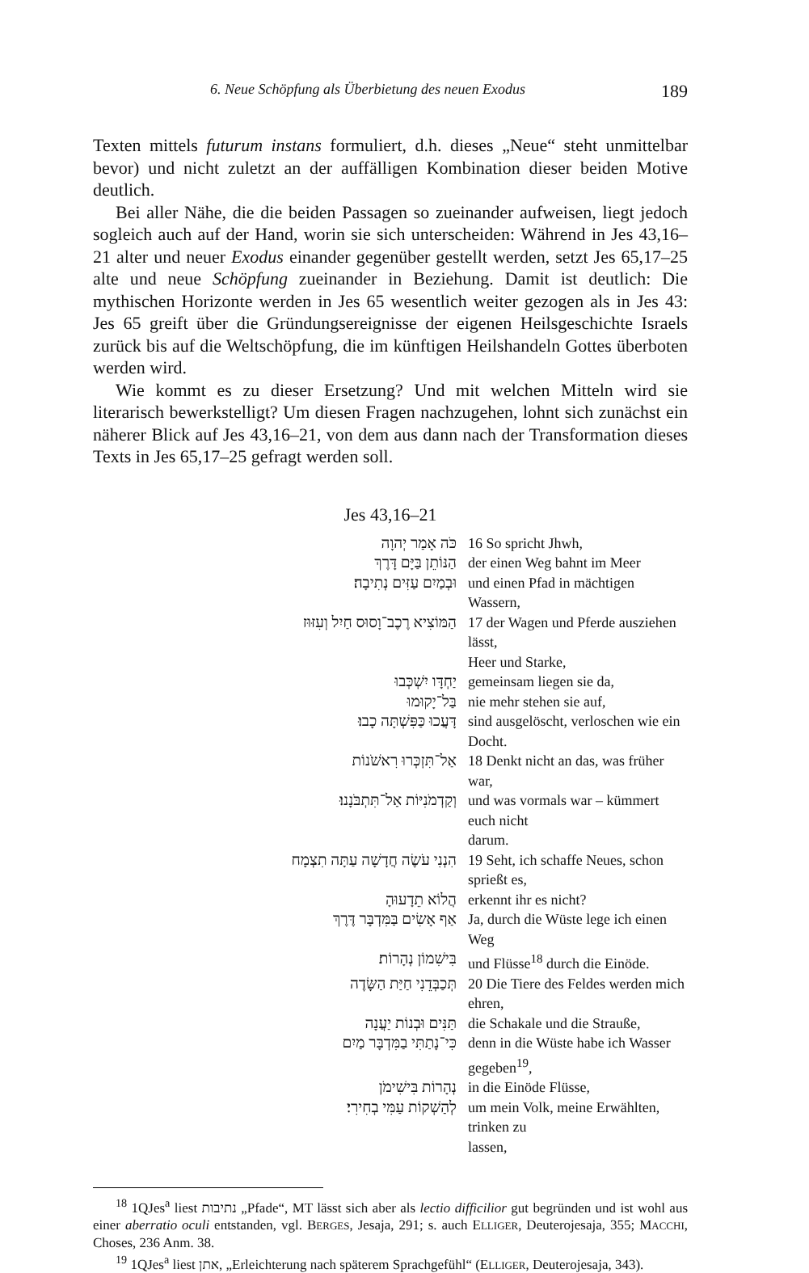6. Neue Schöpfung als Überbietung des neuen Exodus 189
Texten mittels futurum instans formuliert, d.h. dieses „Neue“ steht unmittelbar bevor) und nicht zuletzt an der auffälligen Kombination dieser beiden Motive deutlich.
Bei aller Nähe, die die beiden Passagen so zueinander aufweisen, liegt jedoch sogleich auch auf der Hand, worin sie sich unterscheiden: Während in Jes 43,16–21 alter und neuer Exodus einander gegenüber gestellt werden, setzt Jes 65,17–25 alte und neue Schöpfung zueinander in Beziehung. Damit ist deutlich: Die mythischen Horizonte werden in Jes 65 wesentlich weiter gezogen als in Jes 43: Jes 65 greift über die Gründungsereignisse der eigenen Heilsgeschichte Israels zurück bis auf die Weltschöpfung, die im künftigen Heilshandeln Gottes überboten werden wird.
Wie kommt es zu dieser Ersetzung? Und mit welchen Mitteln wird sie literarisch bewerkstelligt? Um diesen Fragen nachzugehen, lohnt sich zunächst ein näherer Blick auf Jes 43,16–21, von dem aus dann nach der Transformation dieses Texts in Jes 65,17–25 gefragt werden soll.
Jes 43,16–21
| כֹּה אָמַר יְהוָה | 16 So spricht Jhwh, |
| הַנּוֹתֵן בַּיָּם דָּרֶךְ | der einen Weg bahnt im Meer |
| וּבְמַיִם עַזִּים נְתִיבָה׃ | und einen Pfad in mächtigen Wassern, |
| הַמּוֹצִיא רֶכֶב־וָסוּס חַיִל וְעִזּוּז | 17 der Wagen und Pferde ausziehen lässt, Heer und Starke, |
| יַחְדָּו יִשְׁכְּבוּ | gemeinsam liegen sie da, |
| בַּל־יָקוּמוּ | nie mehr stehen sie auf, |
| דָּעֲכוּ כַּפִּשְׁתָּה כָבוּ׃ | sind ausgelöscht, verloschen wie ein Docht. |
| אַל־תִּזְכְּרוּ רִאשֹׁנוֹת | 18 Denkt nicht an das, was früher war, |
| וְקַדְמֹנִיּוֹת אַל־תִּתְבֹּנָנוּ׃ | und was vormals war – kümmert euch nicht darum. |
| הִנְנִי עֹשֶׂה חֲדָשָׁה עַתָּה תִצְמָח | 19 Seht, ich schaffe Neues, schon sprießt es, |
| הֲלוֹא תֵדָעוּהָ | erkennt ihr es nicht? |
| אַף אָשִׂים בַּמִּדְבָּר דֶּרֶךְ | Ja, durch die Wüste lege ich einen Weg |
| בִּישִׁמוֹן נְהָרוֹת׃ | und Flüsse<sup>18</sup> durch die Einöde. |
| תְּכַבְּדֵנִי חַיַּת הַשָּׂדֶה | 20 Die Tiere des Feldes werden mich ehren, |
| תַּנִּים וּבְנוֹת יַעֲנָה | die Schakale und die Strauße, |
| כִּי־נָתַתִּי בַמִּדְבָּר מַיִם | denn in die Wüste habe ich Wasser gegeben<sup>19</sup>, |
| נְהָרוֹת בִּישִׁימֹן | in die Einöde Flüsse, |
| לְהַשְׁקוֹת עַמִּי בְחִירִי׃ | um mein Volk, meine Erwählten, trinken zu lassen, |
<sup>18</sup> 1QJes<sup>a</sup> liest נתיבות „Pfade“, MT lässt sich aber als lectio difficilior gut begründen und ist wohl aus einer aberratio oculi entstanden, vgl. BERGES, Jesaja, 291; s. auch ELLIGER, Deuterojesaja, 355; MACCHI, Choses, 236 Anm. 38.
<sup>19</sup> 1QJes<sup>a</sup> liest אתן, „Erleichterung nach späterem Sprachgefühl“ (ELLIGER, Deuterojesaja, 343).